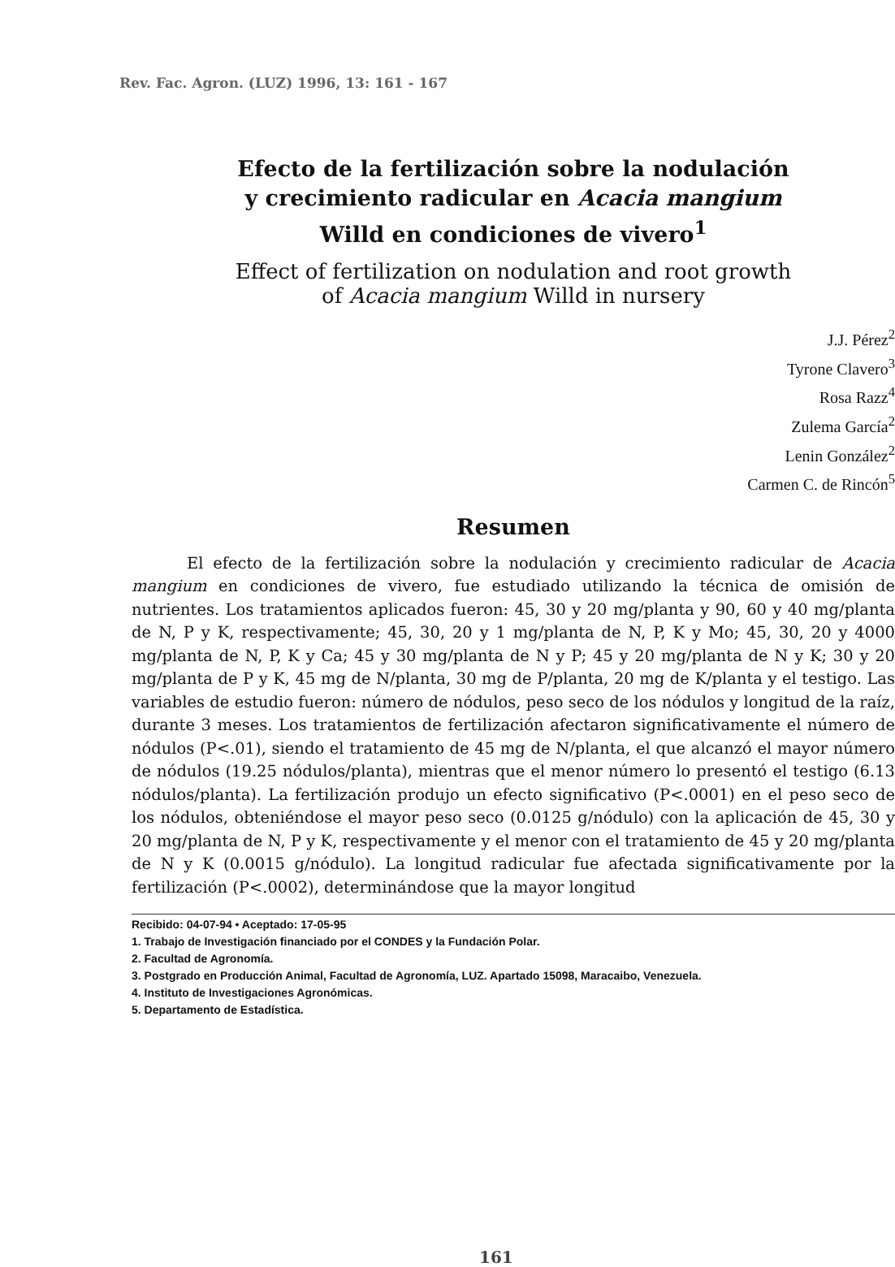Rev. Fac. Agron. (LUZ) 1996, 13: 161 - 167
Efecto de la fertilización sobre la nodulación
y crecimiento radicular en Acacia mangium
Willd en condiciones de vivero<sup>1</sup>
Effect of fertilization on nodulation and root growth
of Acacia mangium Willd in nursery
J.J. Pérez<sup>2</sup>
Tyrone Clavero<sup>3</sup>
Rosa Razz<sup>4</sup>
Zulema García<sup>2</sup>
Lenin González<sup>2</sup>
Carmen C. de Rincón<sup>5</sup>
Resumen
El efecto de la fertilización sobre la nodulación y crecimiento radicular de Acacia mangium en condiciones de vivero, fue estudiado utilizando la técnica de omisión de nutrientes. Los tratamientos aplicados fueron: 45, 30 y 20 mg/planta y 90, 60 y 40 mg/planta de N, P y K, respectivamente; 45, 30, 20 y 1 mg/planta de N, P, K y Mo; 45, 30, 20 y 4000 mg/planta de N, P, K y Ca; 45 y 30 mg/planta de N y P; 45 y 20 mg/planta de N y K; 30 y 20 mg/planta de P y K, 45 mg de N/planta, 30 mg de P/planta, 20 mg de K/planta y el testigo. Las variables de estudio fueron: número de nódulos, peso seco de los nódulos y longitud de la raíz, durante 3 meses. Los tratamientos de fertilización afectaron significativamente el número de nódulos (P<.01), siendo el tratamiento de 45 mg de N/planta, el que alcanzó el mayor número de nódulos (19.25 nódulos/planta), mientras que el menor número lo presentó el testigo (6.13 nódulos/planta). La fertilización produjo un efecto significativo (P<.0001) en el peso seco de los nódulos, obteniéndose el mayor peso seco (0.0125 g/nódulo) con la aplicación de 45, 30 y 20 mg/planta de N, P y K, respectivamente y el menor con el tratamiento de 45 y 20 mg/planta de N y K (0.0015 g/nódulo). La longitud radicular fue afectada significativamente por la fertilización (P<.0002), determinándose que la mayor longitud
Recibido: 04-07-94 • Aceptado: 17-05-95
1. Trabajo de Investigación financiado por el CONDES y la Fundación Polar.
2. Facultad de Agronomía.
3. Postgrado en Producción Animal, Facultad de Agronomía, LUZ. Apartado 15098, Maracaibo, Venezuela.
4. Instituto de Investigaciones Agronómicas.
5. Departamento de Estadística.
161